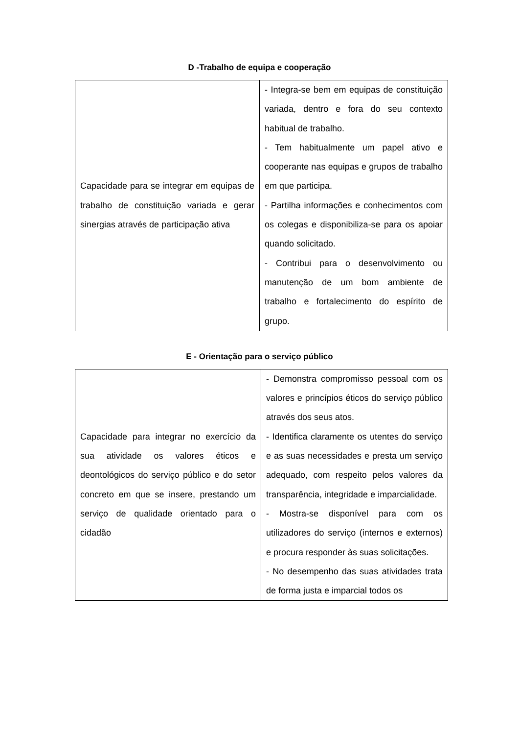D -Trabalho de equipa e cooperação
| Capacidade para se integrar em equipas de trabalho de constituição variada e gerar sinergias através de participação ativa | - Integra-se bem em equipas de constituição variada, dentro e fora do seu contexto habitual de trabalho. - Tem habitualmente um papel ativo e cooperante nas equipas e grupos de trabalho em que participa. - Partilha informações e conhecimentos com os colegas e disponibiliza-se para os apoiar quando solicitado. - Contribui para o desenvolvimento ou manutenção de um bom ambiente de trabalho e fortalecimento do espírito de grupo. |
E - Orientação para o serviço público
| Capacidade para integrar no exercício da sua atividade os valores éticos e deontológicos do serviço público e do setor concreto em que se insere, prestando um serviço de qualidade orientado para o cidadão | - Demonstra compromisso pessoal com os valores e princípios éticos do serviço público através dos seus atos. - Identifica claramente os utentes do serviço e as suas necessidades e presta um serviço adequado, com respeito pelos valores da transparência, integridade e imparcialidade. - Mostra-se disponível para com os utilizadores do serviço (internos e externos) e procura responder às suas solicitações. - No desempenho das suas atividades trata de forma justa e imparcial todos os |